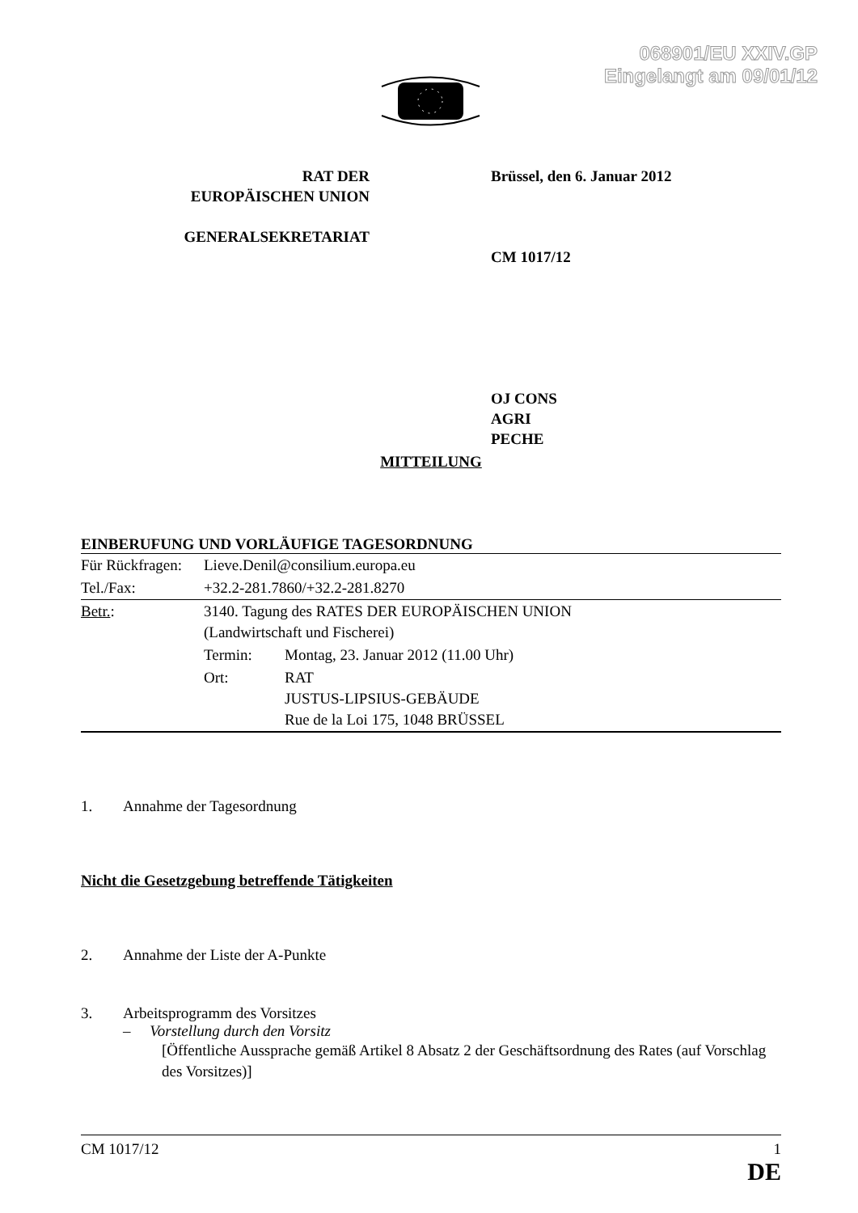068901/EU XXIV.GP
Eingelangt am 09/01/12
RAT DER
EUROPÄISCHEN UNION
GENERALSEKRETARIAT
Brüssel, den 6. Januar 2012
CM 1017/12
OJ CONS
AGRI
PECHE
MITTEILUNG
EINBERUFUNG UND VORLÄUFIGE TAGESORDNUNG
| Für Rückfragen: | Lieve.Denil@consilium.europa.eu | |
| Tel./Fax: | +32.2-281.7860/+32.2-281.8270 | |
| Betr. : | 3140. Tagung des RATES DER EUROPÄISCHEN UNION (Landwirtschaft und Fischerei) | |
| | Termin: | Montag, 23. Januar 2012 (11.00 Uhr) |
| | Ort: | RAT JUSTUS-LIPSIUS-GEBÄUDE Rue de la Loi 175, 1048 BRÜSSEL |
1. Annahme der Tagesordnung
Nicht die Gesetzgebung betreffende Tätigkeiten
2. Annahme der Liste der A-Punkte
3. Arbeitsprogramm des Vorsitzes
– Vorstellung durch den Vorsitz
[Öffentliche Aussprache gemäß Artikel 8 Absatz 2 der Geschäftsordnung des Rates (auf Vorschlag des Vorsitzes)]
CM 1017/12 1
DE